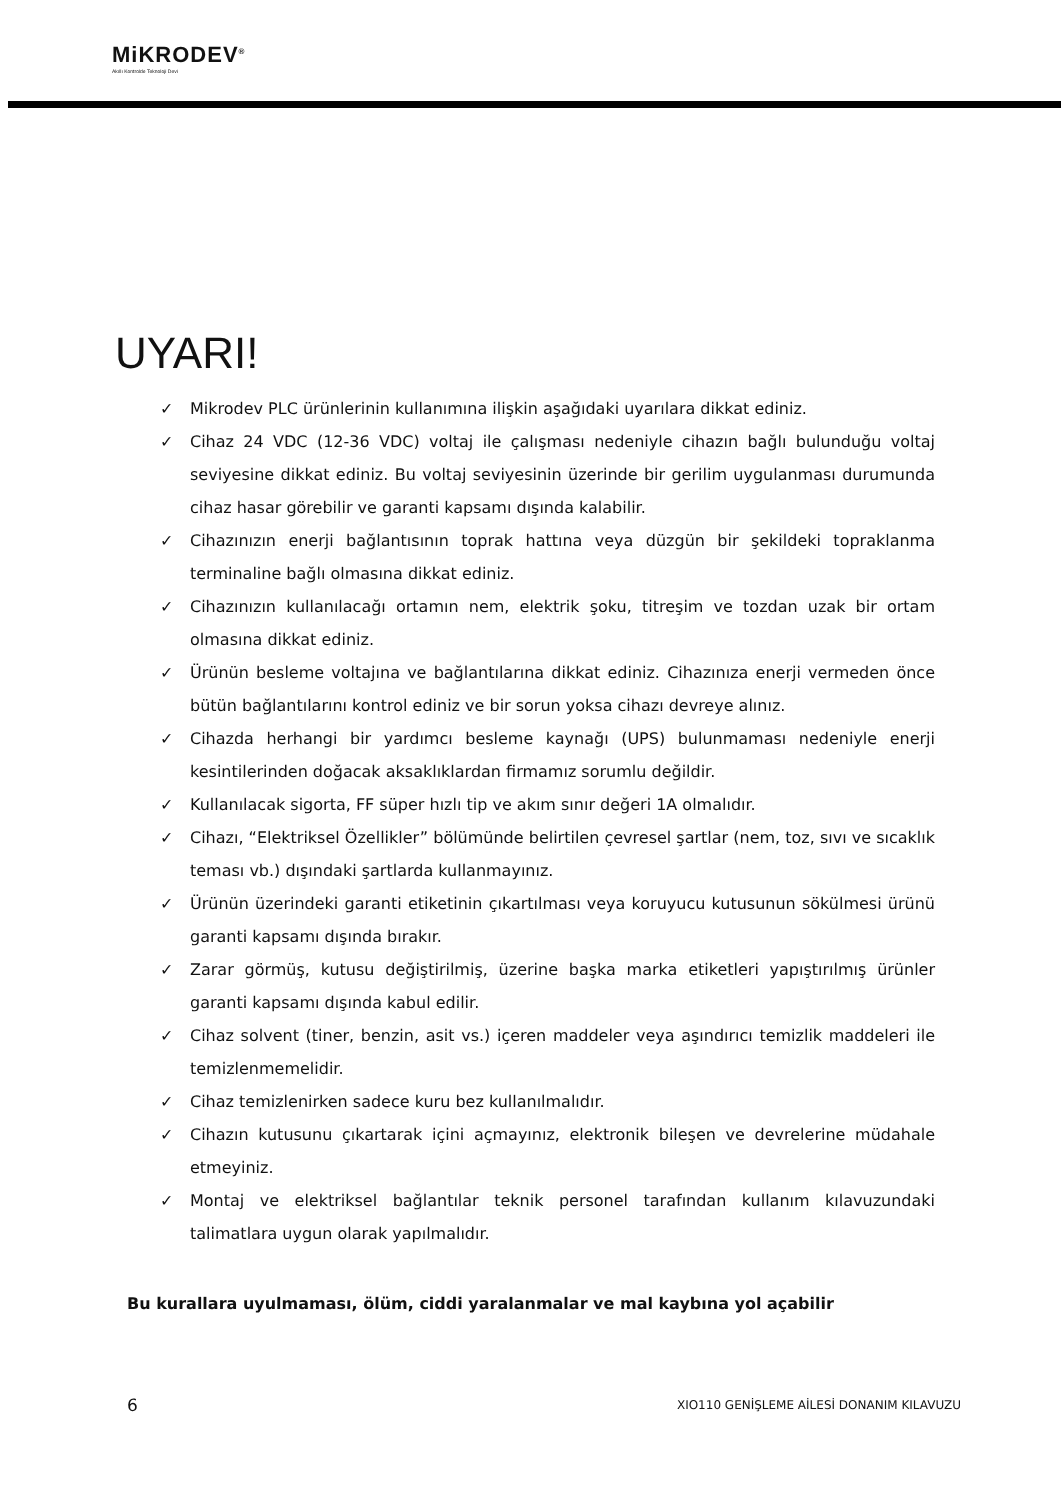MiKRODEV<sup>®</sup>
Akıllı Kontrolde Teknoloji Devi
UYARI!
✓ Mikrodev PLC ürünlerinin kullanımına ilişkin aşağıdaki uyarılara dikkat ediniz.
✓ Cihaz 24 VDC (12-36 VDC) voltaj ile çalışması nedeniyle cihazın bağlı bulunduğu voltaj seviyesine dikkat ediniz. Bu voltaj seviyesinin üzerinde bir gerilim uygulanması durumunda cihaz hasar görebilir ve garanti kapsamı dışında kalabilir.
✓ Cihazınızın enerji bağlantısının toprak hattına veya düzgün bir şekildeki topraklanma terminaline bağlı olmasına dikkat ediniz.
✓ Cihazınızın kullanılacağı ortamın nem, elektrik şoku, titreşim ve tozdan uzak bir ortam olmasına dikkat ediniz.
✓ Ürünün besleme voltajına ve bağlantılarına dikkat ediniz. Cihazınıza enerji vermeden önce bütün bağlantılarını kontrol ediniz ve bir sorun yoksa cihazı devreye alınız.
✓ Cihazda herhangi bir yardımcı besleme kaynağı (UPS) bulunmaması nedeniyle enerji kesintilerinden doğacak aksaklıklardan firmamız sorumlu değildir.
✓ Kullanılacak sigorta, FF süper hızlı tip ve akım sınır değeri 1A olmalıdır.
✓ Cihazı, “Elektriksel Özellikler” bölümünde belirtilen çevresel şartlar (nem, toz, sıvı ve sıcaklık teması vb.) dışındaki şartlarda kullanmayınız.
✓ Ürünün üzerindeki garanti etiketinin çıkartılması veya koruyucu kutusunun sökülmesi ürünü garanti kapsamı dışında bırakır.
✓ Zarar görmüş, kutusu değiştirilmiş, üzerine başka marka etiketleri yapıştırılmış ürünler garanti kapsamı dışında kabul edilir.
✓ Cihaz solvent (tiner, benzin, asit vs.) içeren maddeler veya aşındırıcı temizlik maddeleri ile temizlenmemelidir.
✓ Cihaz temizlenirken sadece kuru bez kullanılmalıdır.
✓ Cihazın kutusunu çıkartarak içini açmayınız, elektronik bileşen ve devrelerine müdahale etmeyiniz.
✓ Montaj ve elektriksel bağlantılar teknik personel tarafından kullanım kılavuzundaki talimatlara uygun olarak yapılmalıdır.
Bu kurallara uyulmaması, ölüm, ciddi yaralanmalar ve mal kaybına yol açabilir
6
XIO110 GENİŞLEME AİLESİ DONANIM KILAVUZU